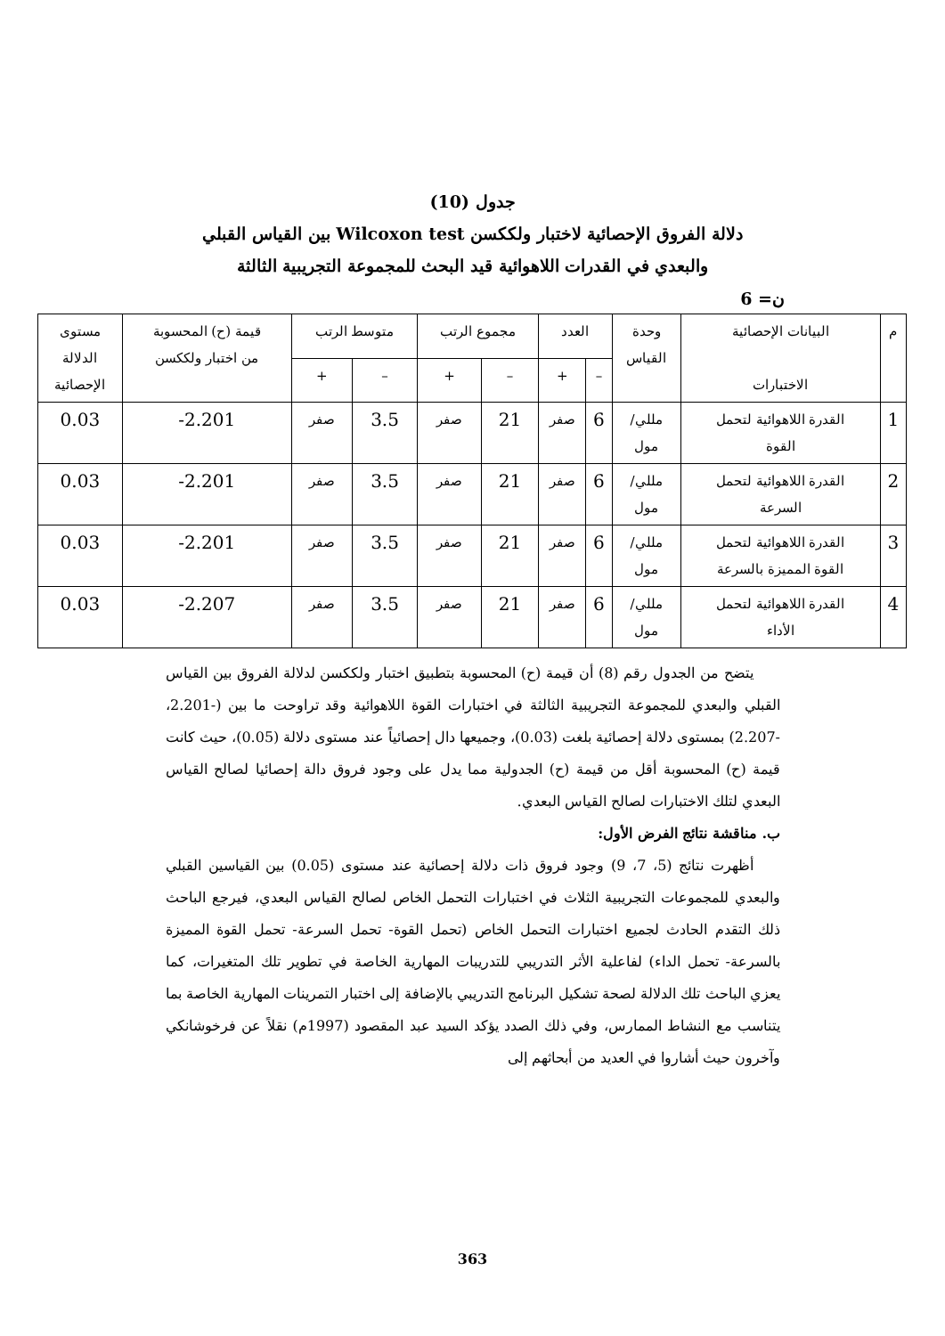جدول (10)
دلالة الفروق الإحصائية لاختبار ولككسن Wilcoxon test بين القياس القبلي
والبعدي في القدرات اللاهوائية قيد البحث للمجموعة التجريبية الثالثة
ن= 6
| م | البيانات الإحصائية الاختبارات | وحدة القياس | العدد | | مجموع الرتب | | متوسط الرتب | | قيمة (ح) المحسوبة من اختبار ولككسن | مستوى الدلالة الإحصائية |
| --- | --- | --- | --- | --- | --- | --- | --- | --- | --- | --- |
| | | | – | + | – | + | – | + | | |
| 1 | القدرة اللاهوائية لتحمل القوة | مللي/ مول | 6 | صفر | 21 | صفر | 3.5 | صفر | 2.201- | 0.03 |
| 2 | القدرة اللاهوائية لتحمل السرعة | مللي/ مول | 6 | صفر | 21 | صفر | 3.5 | صفر | 2.201- | 0.03 |
| 3 | القدرة اللاهوائية لتحمل القوة المميزة بالسرعة | مللي/ مول | 6 | صفر | 21 | صفر | 3.5 | صفر | 2.201- | 0.03 |
| 4 | القدرة اللاهوائية لتحمل الأداء | مللي/ مول | 6 | صفر | 21 | صفر | 3.5 | صفر | 2.207- | 0.03 |
يتضح من الجدول رقم (8) أن قيمة (ح) المحسوبة بتطبيق اختبار ولككسن لدلالة الفروق بين القياس القبلي والبعدي للمجموعة التجريبية الثالثة في اختبارات القوة اللاهوائية وقد تراوحت ما بين (-2.201، -2.207) بمستوى دلالة إحصائية بلغت (0.03)، وجميعها دال إحصائياً عند مستوى دلالة (0.05)، حيث كانت قيمة (ح) المحسوبة أقل من قيمة (ح) الجدولية مما يدل على وجود فروق دالة إحصائيا لصالح القياس البعدي لتلك الاختبارات لصالح القياس البعدي.
ب. مناقشة نتائج الفرض الأول:
أظهرت نتائج (5، 7، 9) وجود فروق ذات دلالة إحصائية عند مستوى (0.05) بين القياسين القبلي والبعدي للمجموعات التجريبية الثلاث في اختبارات التحمل الخاص لصالح القياس البعدي، فيرجع الباحث ذلك التقدم الحادث لجميع اختبارات التحمل الخاص (تحمل القوة- تحمل السرعة- تحمل القوة المميزة بالسرعة- تحمل الداء) لفاعلية الأثر التدريبي للتدريبات المهارية الخاصة في تطوير تلك المتغيرات، كما يعزي الباحث تلك الدلالة لصحة تشكيل البرنامج التدريبي بالإضافة إلى اختبار التمرينات المهارية الخاصة بما يتناسب مع النشاط الممارس، وفي ذلك الصدد يؤكد السيد عبد المقصود (1997م) نقلاً عن فرخوشانكي وآخرون حيث أشاروا في العديد من أبحاثهم إلى
363